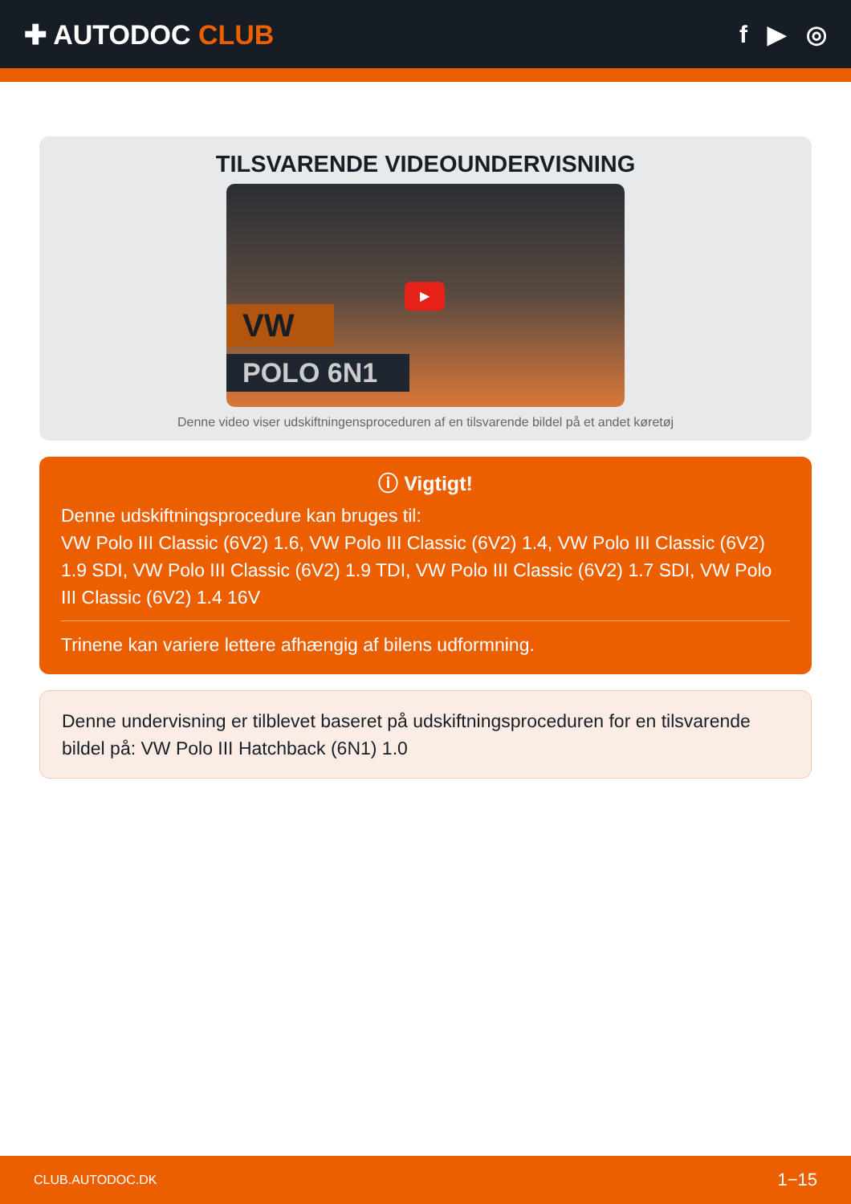✚ AUTODOC CLUB f ▶ ◎
TILSVARENDE VIDEOUNDERVISNING
▶
VW
POLO 6N1
Denne video viser udskiftningensproceduren af en tilsvarende bildel på et andet køretøj
ⓘ Vigtigt!
Denne udskiftningsprocedure kan bruges til:
VW Polo III Classic (6V2) 1.6, VW Polo III Classic (6V2) 1.4, VW Polo III Classic (6V2) 1.9 SDI, VW Polo III Classic (6V2) 1.9 TDI, VW Polo III Classic (6V2) 1.7 SDI, VW Polo III Classic (6V2) 1.4 16V
Trinene kan variere lettere afhængig af bilens udformning.
Denne undervisning er tilblevet baseret på udskiftningsproceduren for en tilsvarende bildel på: VW Polo III Hatchback (6N1) 1.0
CLUB.AUTODOC.DK 1−15